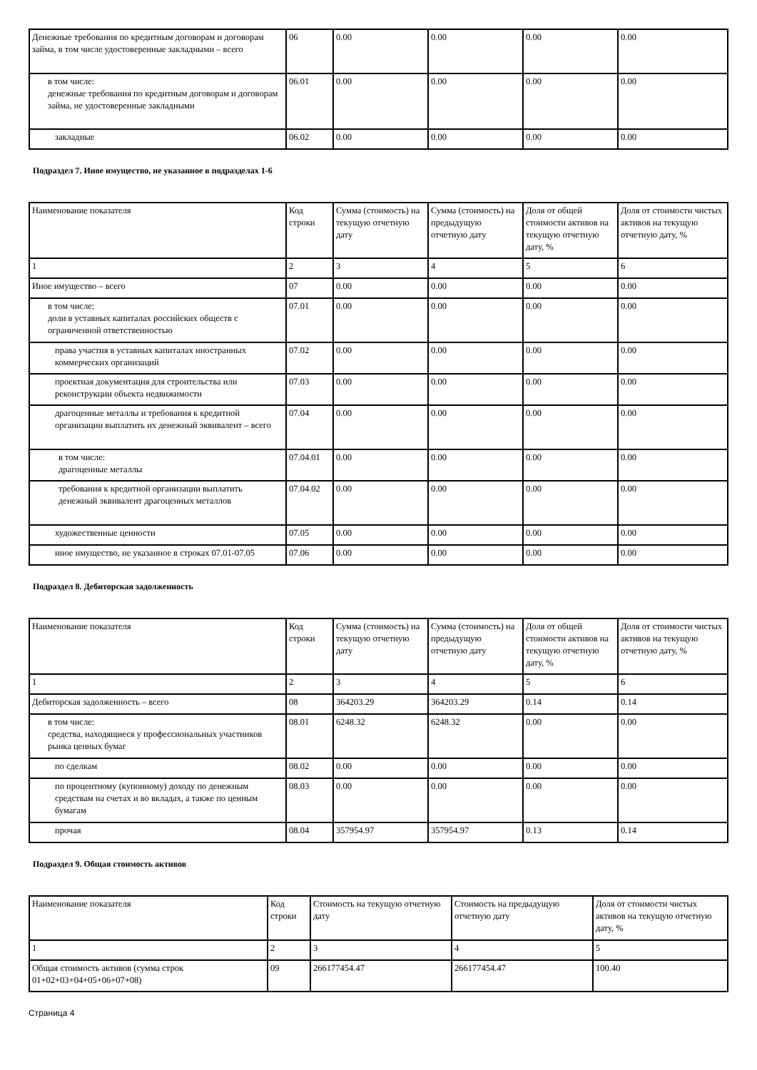| Денежные требования по кредитным договорам и договорам займа, в том числе удостоверенные закладными – всего | 06 | 0.00 | 0.00 | 0.00 | 0.00 |
| в том числе: денежные требования по кредитным договорам и договорам займа, не удостоверенные закладными | 06.01 | 0.00 | 0.00 | 0.00 | 0.00 |
| закладные | 06.02 | 0.00 | 0.00 | 0.00 | 0.00 |
Подраздел 7. Иное имущество, не указанное в подразделах 1-6
| Наименование показателя | Код строки | Сумма (стоимость) на текущую отчетную дату | Сумма (стоимость) на предыдущую отчетную дату | Доля от общей стоимости активов на текущую отчетную дату, % | Доля от стоимости чистых активов на текущую отчетную дату, % |
| 1 | 2 | 3 | 4 | 5 | 6 |
| Иное имущество – всего | 07 | 0.00 | 0.00 | 0.00 | 0.00 |
| в том числе: доли в уставных капиталах российских обществ с ограниченной ответственностью | 07.01 | 0.00 | 0.00 | 0.00 | 0.00 |
| права участия в уставных капиталах иностранных коммерческих организаций | 07.02 | 0.00 | 0.00 | 0.00 | 0.00 |
| проектная документация для строительства или реконструкции объекта недвижимости | 07.03 | 0.00 | 0.00 | 0.00 | 0.00 |
| драгоценные металлы и требования к кредитной организации выплатить их денежный эквивалент – всего | 07.04 | 0.00 | 0.00 | 0.00 | 0.00 |
| в том числе: драгоценные металлы | 07.04.01 | 0.00 | 0.00 | 0.00 | 0.00 |
| требования к кредитной организации выплатить денежный эквивалент драгоценных металлов | 07.04.02 | 0.00 | 0.00 | 0.00 | 0.00 |
| художественные ценности | 07.05 | 0.00 | 0.00 | 0.00 | 0.00 |
| иное имущество, не указанное в строках 07.01-07.05 | 07.06 | 0.00 | 0.00 | 0.00 | 0.00 |
Подраздел 8. Дебиторская задолженность
| Наименование показателя | Код строки | Сумма (стоимость) на текущую отчетную дату | Сумма (стоимость) на предыдущую отчетную дату | Доля от общей стоимости активов на текущую отчетную дату, % | Доля от стоимости чистых активов на текущую отчетную дату, % |
| 1 | 2 | 3 | 4 | 5 | 6 |
| Дебиторская задолженность – всего | 08 | 364203.29 | 364203.29 | 0.14 | 0.14 |
| в том числе: средства, находящиеся у профессиональных участников рынка ценных бумаг | 08.01 | 6248.32 | 6248.32 | 0.00 | 0.00 |
| по сделкам | 08.02 | 0.00 | 0.00 | 0.00 | 0.00 |
| по процентному (купонному) доходу по денежным средствам на счетах и во вкладах, а также по ценным бумагам | 08.03 | 0.00 | 0.00 | 0.00 | 0.00 |
| прочая | 08.04 | 357954.97 | 357954.97 | 0.13 | 0.14 |
Подраздел 9. Общая стоимость активов
| Наименование показателя | Код строки | Стоимость на текущую отчетную дату | Стоимость на предыдущую отчетную дату | Доля от стоимости чистых активов на текущую отчетную дату, % |
| 1 | 2 | 3 | 4 | 5 |
| Общая стоимость активов (сумма строк 01+02+03+04+05+06+07+08) | 09 | 266177454.47 | 266177454.47 | 100.40 |
Страница 4